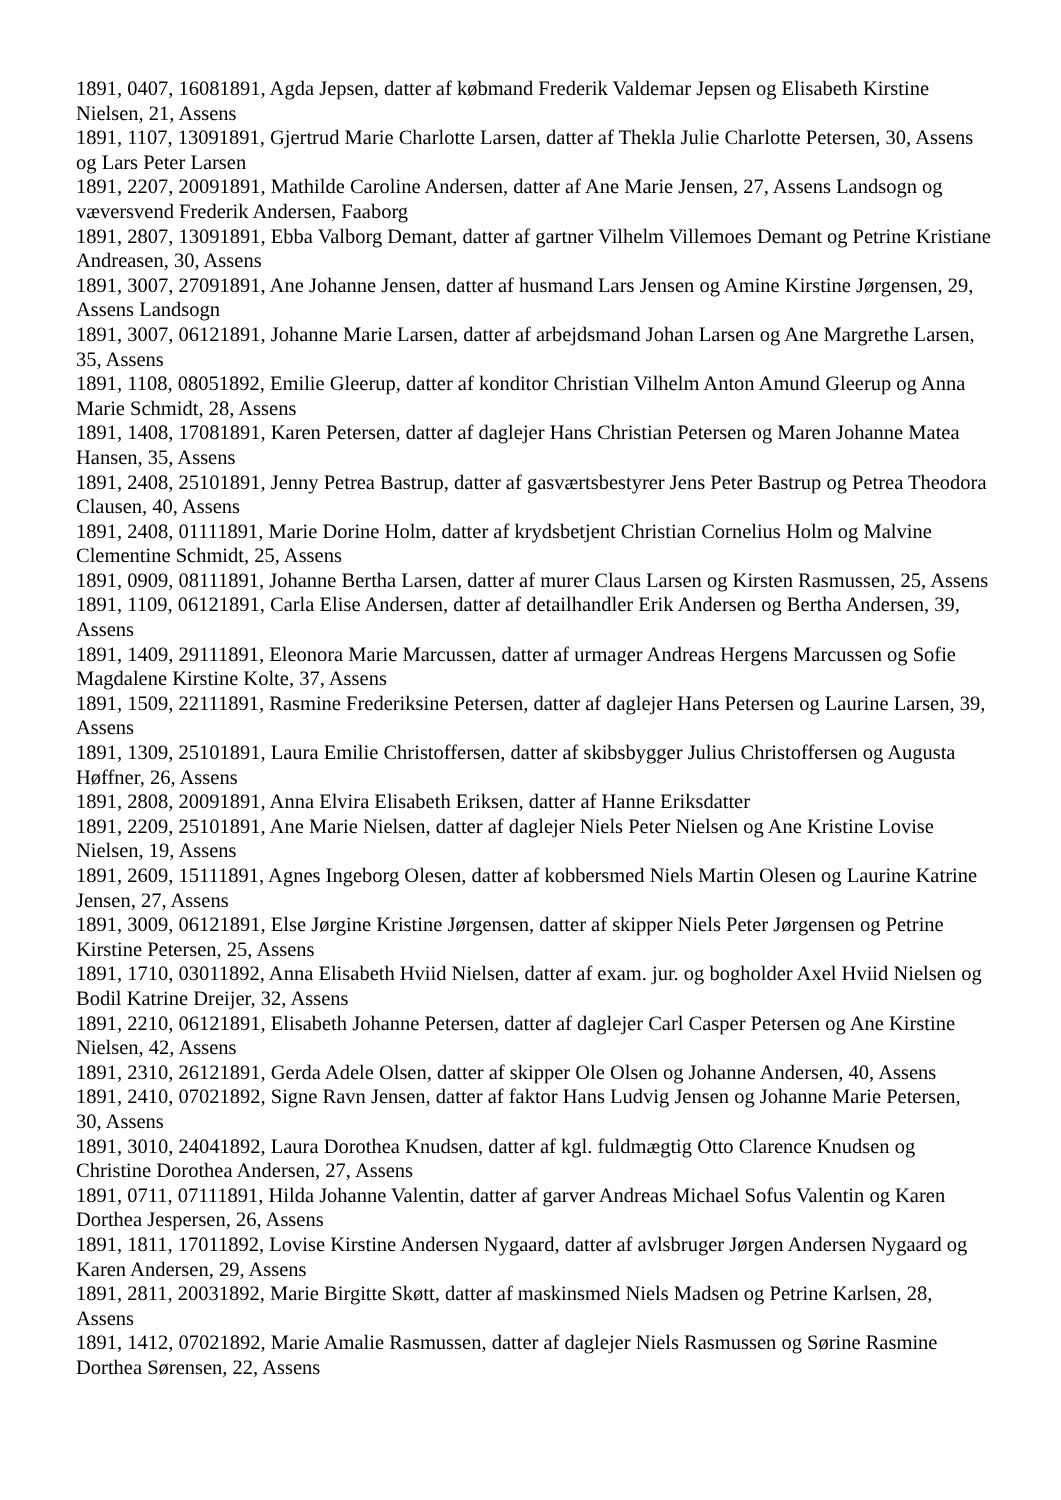1891, 0407, 16081891, Agda Jepsen, datter af købmand Frederik Valdemar Jepsen og Elisabeth Kirstine Nielsen, 21, Assens
1891, 1107, 13091891, Gjertrud Marie Charlotte Larsen, datter af Thekla Julie Charlotte Petersen, 30, Assens og Lars Peter Larsen
1891, 2207, 20091891, Mathilde Caroline Andersen, datter af Ane Marie Jensen, 27, Assens Landsogn og væversvend Frederik Andersen, Faaborg
1891, 2807, 13091891, Ebba Valborg Demant, datter af gartner Vilhelm Villemoes Demant og Petrine Kristiane Andreasen, 30, Assens
1891, 3007, 27091891, Ane Johanne Jensen, datter af husmand Lars Jensen og Amine Kirstine Jørgensen, 29, Assens Landsogn
1891, 3007, 06121891, Johanne Marie Larsen, datter af arbejdsmand Johan Larsen og Ane Margrethe Larsen, 35, Assens
1891, 1108, 08051892, Emilie Gleerup, datter af konditor Christian Vilhelm Anton Amund Gleerup og Anna Marie Schmidt, 28, Assens
1891, 1408, 17081891, Karen Petersen, datter af daglejer Hans Christian Petersen og Maren Johanne Matea Hansen, 35, Assens
1891, 2408, 25101891, Jenny Petrea Bastrup, datter af gasværtsbestyrer Jens Peter Bastrup og Petrea Theodora Clausen, 40, Assens
1891, 2408, 01111891, Marie Dorine Holm, datter af krydsbetjent Christian Cornelius Holm og Malvine Clementine Schmidt, 25, Assens
1891, 0909, 08111891, Johanne Bertha Larsen, datter af murer Claus Larsen og Kirsten Rasmussen, 25, Assens
1891, 1109, 06121891, Carla Elise Andersen, datter af detailhandler Erik Andersen og Bertha Andersen, 39, Assens
1891, 1409, 29111891, Eleonora Marie Marcussen, datter af urmager Andreas Hergens Marcussen og Sofie Magdalene Kirstine Kolte, 37, Assens
1891, 1509, 22111891, Rasmine Frederiksine Petersen, datter af daglejer Hans Petersen og Laurine Larsen, 39, Assens
1891, 1309, 25101891, Laura Emilie Christoffersen, datter af skibsbygger Julius Christoffersen og Augusta Høffner, 26, Assens
1891, 2808, 20091891, Anna Elvira Elisabeth Eriksen, datter af Hanne Eriksdatter
1891, 2209, 25101891, Ane Marie Nielsen, datter af daglejer Niels Peter Nielsen og Ane Kristine Lovise Nielsen, 19, Assens
1891, 2609, 15111891, Agnes Ingeborg Olesen, datter af kobbersmed Niels Martin Olesen og Laurine Katrine Jensen, 27, Assens
1891, 3009, 06121891, Else Jørgine Kristine Jørgensen, datter af skipper Niels Peter Jørgensen og Petrine Kirstine Petersen, 25, Assens
1891, 1710, 03011892, Anna Elisabeth Hviid Nielsen, datter af exam. jur. og bogholder Axel Hviid Nielsen og Bodil Katrine Dreijer, 32, Assens
1891, 2210, 06121891, Elisabeth Johanne Petersen, datter af daglejer Carl Casper Petersen og Ane Kirstine Nielsen, 42, Assens
1891, 2310, 26121891, Gerda Adele Olsen, datter af skipper Ole Olsen og Johanne Andersen, 40, Assens
1891, 2410, 07021892, Signe Ravn Jensen, datter af faktor Hans Ludvig Jensen og Johanne Marie Petersen, 30, Assens
1891, 3010, 24041892, Laura Dorothea Knudsen, datter af kgl. fuldmægtig Otto Clarence Knudsen og Christine Dorothea Andersen, 27, Assens
1891, 0711, 07111891, Hilda Johanne Valentin, datter af garver Andreas Michael Sofus Valentin og Karen Dorthea Jespersen, 26, Assens
1891, 1811, 17011892, Lovise Kirstine Andersen Nygaard, datter af avlsbruger Jørgen Andersen Nygaard og Karen Andersen, 29, Assens
1891, 2811, 20031892, Marie Birgitte Skøtt, datter af maskinsmed Niels Madsen og Petrine Karlsen, 28, Assens
1891, 1412, 07021892, Marie Amalie Rasmussen, datter af daglejer Niels Rasmussen og Sørine Rasmine Dorthea Sørensen, 22, Assens